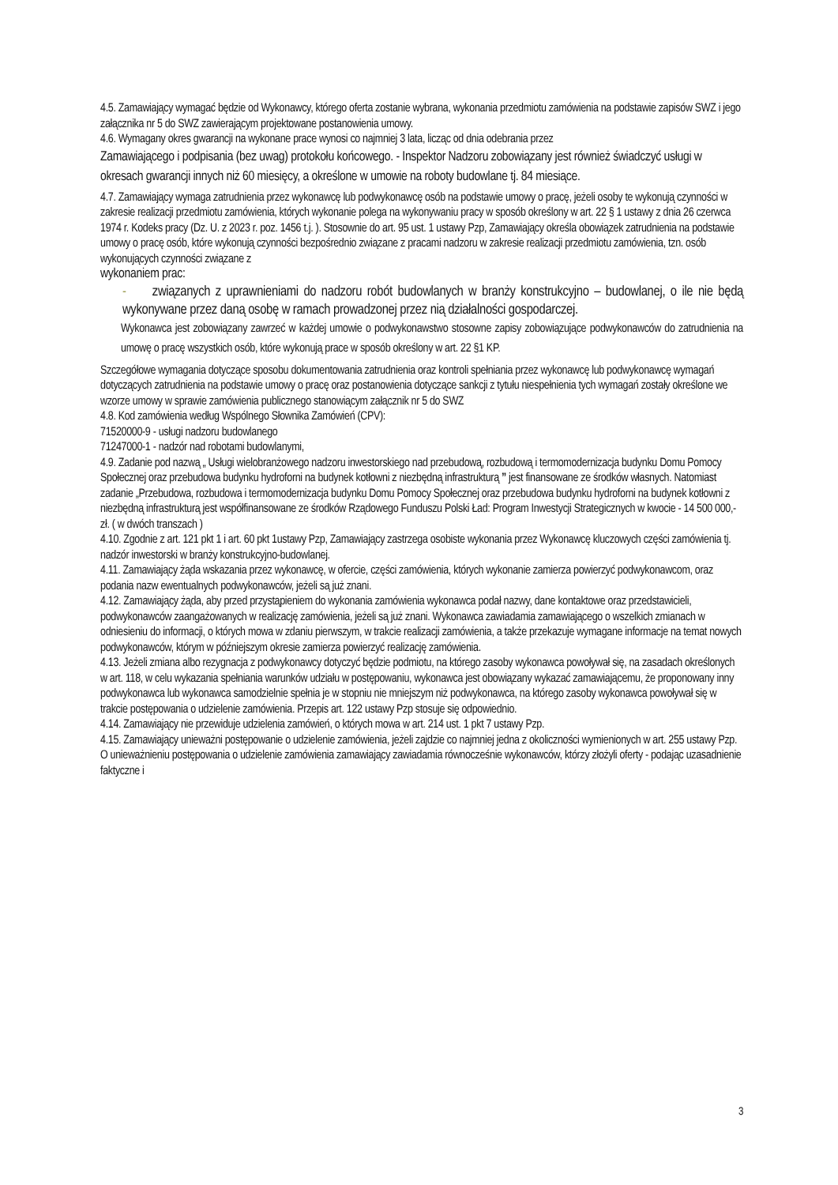4.5. Zamawiający wymagać będzie od Wykonawcy, którego oferta zostanie wybrana, wykonania przedmiotu zamówienia na podstawie zapisów SWZ i jego załącznika nr 5 do SWZ zawierającym projektowane postanowienia umowy.
4.6. Wymagany okres gwarancji na wykonane prace wynosi co najmniej 3 lata, licząc od dnia odebrania przez
Zamawiającego i podpisania (bez uwag) protokołu końcowego. - Inspektor Nadzoru zobowiązany jest również świadczyć usługi w okresach gwarancji innych niż 60 miesięcy, a określone w umowie na roboty budowlane tj. 84 miesiące.
4.7. Zamawiający wymaga zatrudnienia przez wykonawcę lub podwykonawcę osób na podstawie umowy o pracę, jeżeli osoby te wykonują czynności w zakresie realizacji przedmiotu zamówienia, których wykonanie polega na wykonywaniu pracy w sposób określony w art. 22 § 1 ustawy z dnia 26 czerwca 1974 r. Kodeks pracy (Dz. U. z 2023 r. poz. 1456 t.j. ). Stosownie do art. 95 ust. 1 ustawy Pzp, Zamawiający określa obowiązek zatrudnienia na podstawie umowy o pracę osób, które wykonują czynności bezpośrednio związane z pracami nadzoru w zakresie realizacji przedmiotu zamówienia, tzn. osób wykonujących czynności związane z
wykonaniem prac:
- związanych z uprawnieniami do nadzoru robót budowlanych w branży konstrukcyjno – budowlanej, o ile nie będą wykonywane przez daną osobę w ramach prowadzonej przez nią działalności gospodarczej.
Wykonawca jest zobowiązany zawrzeć w każdej umowie o podwykonawstwo stosowne zapisy zobowiązujące podwykonawców do zatrudnienia na umowę o pracę wszystkich osób, które wykonują prace w sposób określony w art. 22 §1 KP.
Szczegółowe wymagania dotyczące sposobu dokumentowania zatrudnienia oraz kontroli spełniania przez wykonawcę lub podwykonawcę wymagań dotyczących zatrudnienia na podstawie umowy o pracę oraz postanowienia dotyczące sankcji z tytułu niespełnienia tych wymagań zostały określone we wzorze umowy w sprawie zamówienia publicznego stanowiącym załącznik nr 5 do SWZ
4.8. Kod zamówienia według Wspólnego Słownika Zamówień (CPV):
71520000-9 - usługi nadzoru budowlanego
71247000-1 - nadzór nad robotami budowlanymi,
4.9. Zadanie pod nazwą „ Usługi wielobranżowego nadzoru inwestorskiego nad przebudową, rozbudową i termomodernizacja budynku Domu Pomocy Społecznej oraz przebudowa budynku hydroforni na budynek kotłowni z niezbędną infrastrukturą ” jest finansowane ze środków własnych. Natomiast zadanie „Przebudowa, rozbudowa i termomodernizacja budynku Domu Pomocy Społecznej oraz przebudowa budynku hydroforni na budynek kotłowni z niezbędną infrastrukturą jest współfinansowane ze środków Rządowego Funduszu Polski Ład: Program Inwestycji Strategicznych w kwocie - 14 500 000,- zł. ( w dwóch transzach )
4.10. Zgodnie z art. 121 pkt 1 i art. 60 pkt 1ustawy Pzp, Zamawiający zastrzega osobiste wykonania przez Wykonawcę kluczowych części zamówienia tj. nadzór inwestorski w branży konstrukcyjno-budowlanej.
4.11. Zamawiający żąda wskazania przez wykonawcę, w ofercie, części zamówienia, których wykonanie zamierza powierzyć podwykonawcom, oraz podania nazw ewentualnych podwykonawców, jeżeli są już znani.
4.12. Zamawiający żąda, aby przed przystąpieniem do wykonania zamówienia wykonawca podał nazwy, dane kontaktowe oraz przedstawicieli, podwykonawców zaangażowanych w realizację zamówienia, jeżeli są już znani. Wykonawca zawiadamia zamawiającego o wszelkich zmianach w odniesieniu do informacji, o których mowa w zdaniu pierwszym, w trakcie realizacji zamówienia, a także przekazuje wymagane informacje na temat nowych podwykonawców, którym w późniejszym okresie zamierza powierzyć realizację zamówienia.
4.13. Jeżeli zmiana albo rezygnacja z podwykonawcy dotyczyć będzie podmiotu, na którego zasoby wykonawca powoływał się, na zasadach określonych w art. 118, w celu wykazania spełniania warunków udziału w postępowaniu, wykonawca jest obowiązany wykazać zamawiającemu, że proponowany inny podwykonawca lub wykonawca samodzielnie spełnia je w stopniu nie mniejszym niż podwykonawca, na którego zasoby wykonawca powoływał się w trakcie postępowania o udzielenie zamówienia. Przepis art. 122 ustawy Pzp stosuje się odpowiednio.
4.14. Zamawiający nie przewiduje udzielenia zamówień, o których mowa w art. 214 ust. 1 pkt 7 ustawy Pzp.
4.15. Zamawiający unieważni postępowanie o udzielenie zamówienia, jeżeli zajdzie co najmniej jedna z okoliczności wymienionych w art. 255 ustawy Pzp. O unieważnieniu postępowania o udzielenie zamówienia zamawiający zawiadamia równocześnie wykonawców, którzy złożyli oferty - podając uzasadnienie faktyczne i
3